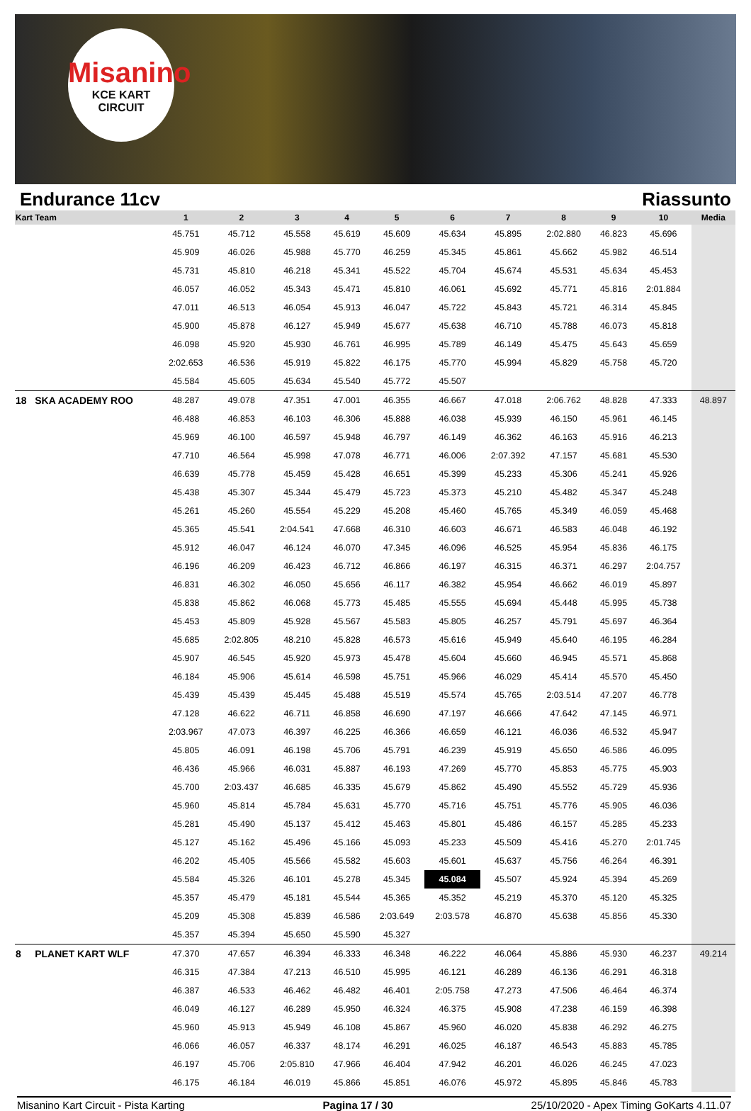Misanino
KCE KART CIRCUIT
Endurance 11cv Riassunto
| Kart Team | 1 | 2 | 3 | 4 | 5 | 6 | 7 | 8 | 9 | 10 | Media |
| --- | --- | --- | --- | --- | --- | --- | --- | --- | --- | --- | --- |
| | 45.751 | 45.712 | 45.558 | 45.619 | 45.609 | 45.634 | 45.895 | 2:02.880 | 46.823 | 45.696 | |
| | 45.909 | 46.026 | 45.988 | 45.770 | 46.259 | 45.345 | 45.861 | 45.662 | 45.982 | 46.514 | |
| | 45.731 | 45.810 | 46.218 | 45.341 | 45.522 | 45.704 | 45.674 | 45.531 | 45.634 | 45.453 | |
| | 46.057 | 46.052 | 45.343 | 45.471 | 45.810 | 46.061 | 45.692 | 45.771 | 45.816 | 2:01.884 | |
| | 47.011 | 46.513 | 46.054 | 45.913 | 46.047 | 45.722 | 45.843 | 45.721 | 46.314 | 45.845 | |
| | 45.900 | 45.878 | 46.127 | 45.949 | 45.677 | 45.638 | 46.710 | 45.788 | 46.073 | 45.818 | |
| | 46.098 | 45.920 | 45.930 | 46.761 | 46.995 | 45.789 | 46.149 | 45.475 | 45.643 | 45.659 | |
| | 2:02.653 | 46.536 | 45.919 | 45.822 | 46.175 | 45.770 | 45.994 | 45.829 | 45.758 | 45.720 | |
| | 45.584 | 45.605 | 45.634 | 45.540 | 45.772 | 45.507 | | | | | |
| 18 SKA ACADEMY ROO | 48.287 | 49.078 | 47.351 | 47.001 | 46.355 | 46.667 | 47.018 | 2:06.762 | 48.828 | 47.333 | 48.897 |
| | 46.488 | 46.853 | 46.103 | 46.306 | 45.888 | 46.038 | 45.939 | 46.150 | 45.961 | 46.145 | |
| | 45.969 | 46.100 | 46.597 | 45.948 | 46.797 | 46.149 | 46.362 | 46.163 | 45.916 | 46.213 | |
| | 47.710 | 46.564 | 45.998 | 47.078 | 46.771 | 46.006 | 2:07.392 | 47.157 | 45.681 | 45.530 | |
| | 46.639 | 45.778 | 45.459 | 45.428 | 46.651 | 45.399 | 45.233 | 45.306 | 45.241 | 45.926 | |
| | 45.438 | 45.307 | 45.344 | 45.479 | 45.723 | 45.373 | 45.210 | 45.482 | 45.347 | 45.248 | |
| | 45.261 | 45.260 | 45.554 | 45.229 | 45.208 | 45.460 | 45.765 | 45.349 | 46.059 | 45.468 | |
| | 45.365 | 45.541 | 2:04.541 | 47.668 | 46.310 | 46.603 | 46.671 | 46.583 | 46.048 | 46.192 | |
| | 45.912 | 46.047 | 46.124 | 46.070 | 47.345 | 46.096 | 46.525 | 45.954 | 45.836 | 46.175 | |
| | 46.196 | 46.209 | 46.423 | 46.712 | 46.866 | 46.197 | 46.315 | 46.371 | 46.297 | 2:04.757 | |
| | 46.831 | 46.302 | 46.050 | 45.656 | 46.117 | 46.382 | 45.954 | 46.662 | 46.019 | 45.897 | |
| | 45.838 | 45.862 | 46.068 | 45.773 | 45.485 | 45.555 | 45.694 | 45.448 | 45.995 | 45.738 | |
| | 45.453 | 45.809 | 45.928 | 45.567 | 45.583 | 45.805 | 46.257 | 45.791 | 45.697 | 46.364 | |
| | 45.685 | 2:02.805 | 48.210 | 45.828 | 46.573 | 45.616 | 45.949 | 45.640 | 46.195 | 46.284 | |
| | 45.907 | 46.545 | 45.920 | 45.973 | 45.478 | 45.604 | 45.660 | 46.945 | 45.571 | 45.868 | |
| | 46.184 | 45.906 | 45.614 | 46.598 | 45.751 | 45.966 | 46.029 | 45.414 | 45.570 | 45.450 | |
| | 45.439 | 45.439 | 45.445 | 45.488 | 45.519 | 45.574 | 45.765 | 2:03.514 | 47.207 | 46.778 | |
| | 47.128 | 46.622 | 46.711 | 46.858 | 46.690 | 47.197 | 46.666 | 47.642 | 47.145 | 46.971 | |
| | 2:03.967 | 47.073 | 46.397 | 46.225 | 46.366 | 46.659 | 46.121 | 46.036 | 46.532 | 45.947 | |
| | 45.805 | 46.091 | 46.198 | 45.706 | 45.791 | 46.239 | 45.919 | 45.650 | 46.586 | 46.095 | |
| | 46.436 | 45.966 | 46.031 | 45.887 | 46.193 | 47.269 | 45.770 | 45.853 | 45.775 | 45.903 | |
| | 45.700 | 2:03.437 | 46.685 | 46.335 | 45.679 | 45.862 | 45.490 | 45.552 | 45.729 | 45.936 | |
| | 45.960 | 45.814 | 45.784 | 45.631 | 45.770 | 45.716 | 45.751 | 45.776 | 45.905 | 46.036 | |
| | 45.281 | 45.490 | 45.137 | 45.412 | 45.463 | 45.801 | 45.486 | 46.157 | 45.285 | 45.233 | |
| | 45.127 | 45.162 | 45.496 | 45.166 | 45.093 | 45.233 | 45.509 | 45.416 | 45.270 | 2:01.745 | |
| | 46.202 | 45.405 | 45.566 | 45.582 | 45.603 | 45.601 | 45.637 | 45.756 | 46.264 | 46.391 | |
| | 45.584 | 45.326 | 46.101 | 45.278 | 45.345 | 45.084 | 45.507 | 45.924 | 45.394 | 45.269 | |
| | 45.357 | 45.479 | 45.181 | 45.544 | 45.365 | 45.352 | 45.219 | 45.370 | 45.120 | 45.325 | |
| | 45.209 | 45.308 | 45.839 | 46.586 | 2:03.649 | 2:03.578 | 46.870 | 45.638 | 45.856 | 45.330 | |
| | 45.357 | 45.394 | 45.650 | 45.590 | 45.327 | | | | | | |
| 8 PLANET KART WLF | 47.370 | 47.657 | 46.394 | 46.333 | 46.348 | 46.222 | 46.064 | 45.886 | 45.930 | 46.237 | 49.214 |
| | 46.315 | 47.384 | 47.213 | 46.510 | 45.995 | 46.121 | 46.289 | 46.136 | 46.291 | 46.318 | |
| | 46.387 | 46.533 | 46.462 | 46.482 | 46.401 | 2:05.758 | 47.273 | 47.506 | 46.464 | 46.374 | |
| | 46.049 | 46.127 | 46.289 | 45.950 | 46.324 | 46.375 | 45.908 | 47.238 | 46.159 | 46.398 | |
| | 45.960 | 45.913 | 45.949 | 46.108 | 45.867 | 45.960 | 46.020 | 45.838 | 46.292 | 46.275 | |
| | 46.066 | 46.057 | 46.337 | 48.174 | 46.291 | 46.025 | 46.187 | 46.543 | 45.883 | 45.785 | |
| | 46.197 | 45.706 | 2:05.810 | 47.966 | 46.404 | 47.942 | 46.201 | 46.026 | 46.245 | 47.023 | |
| | 46.175 | 46.184 | 46.019 | 45.866 | 45.851 | 46.076 | 45.972 | 45.895 | 45.846 | 45.783 | |
Misanino Kart Circuit - Pista Karting Pagina 17 / 30 25/10/2020 - Apex Timing GoKarts 4.11.07